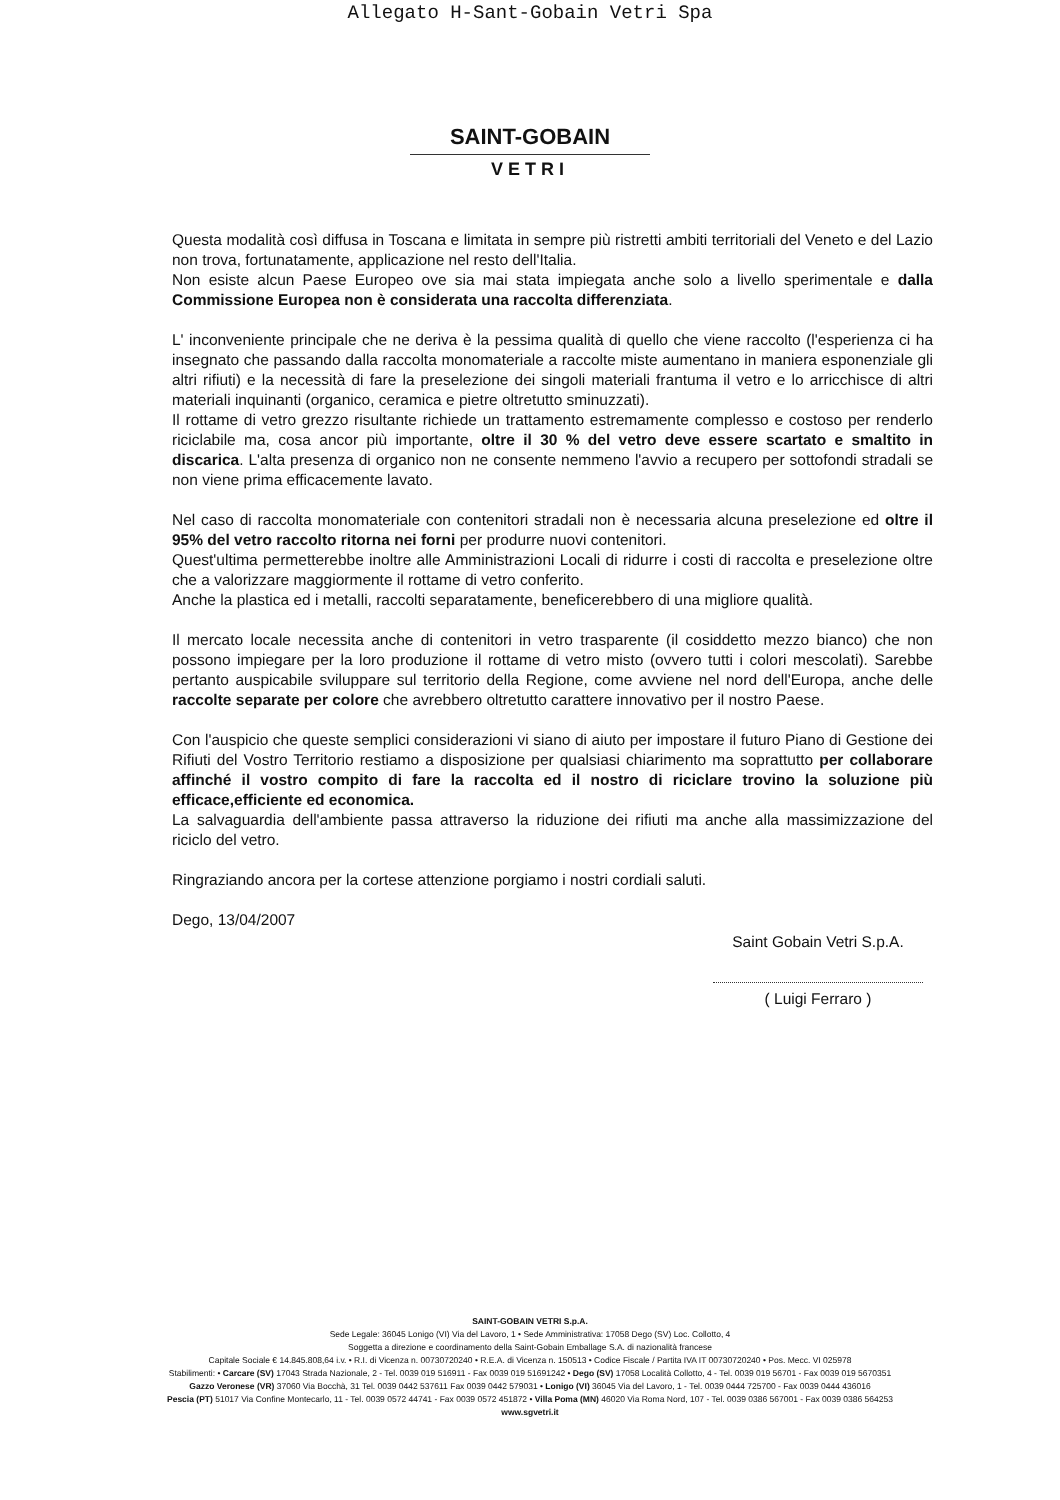Allegato H-Sant-Gobain Vetri Spa
SAINT-GOBAIN
VETRI
Questa modalità così diffusa in Toscana e limitata in sempre più ristretti ambiti territoriali del Veneto e del Lazio non trova, fortunatamente, applicazione nel resto dell'Italia.
Non esiste alcun Paese Europeo ove sia mai stata impiegata anche solo a livello sperimentale e dalla Commissione Europea non è considerata una raccolta differenziata.
L' inconveniente principale che ne deriva è la pessima qualità di quello che viene raccolto (l'esperienza ci ha insegnato che passando dalla raccolta monomateriale a raccolte miste aumentano in maniera esponenziale gli altri rifiuti) e la necessità di fare la preselezione dei singoli materiali frantuma il vetro e lo arricchisce di altri materiali inquinanti (organico, ceramica e pietre oltretutto sminuzzati).
Il rottame di vetro grezzo risultante richiede un trattamento estremamente complesso e costoso per renderlo riciclabile ma, cosa ancor più importante, oltre il 30 % del vetro deve essere scartato e smaltito in discarica. L'alta presenza di organico non ne consente nemmeno l'avvio a recupero per sottofondi stradali se non viene prima efficacemente lavato.
Nel caso di raccolta monomateriale con contenitori stradali non è necessaria alcuna preselezione ed oltre il 95% del vetro raccolto ritorna nei forni per produrre nuovi contenitori.
Quest'ultima permetterebbe inoltre alle Amministrazioni Locali di ridurre i costi di raccolta e preselezione oltre che a valorizzare maggiormente il rottame di vetro conferito.
Anche la plastica ed i metalli, raccolti separatamente, beneficerebbero di una migliore qualità.
Il mercato locale necessita anche di contenitori in vetro trasparente (il cosiddetto mezzo bianco) che non possono impiegare per la loro produzione il rottame di vetro misto (ovvero tutti i colori mescolati). Sarebbe pertanto auspicabile sviluppare sul territorio della Regione, come avviene nel nord dell'Europa, anche delle raccolte separate per colore che avrebbero oltretutto carattere innovativo per il nostro Paese.
Con l'auspicio che queste semplici considerazioni vi siano di aiuto per impostare il futuro Piano di Gestione dei Rifiuti del Vostro Territorio restiamo a disposizione per qualsiasi chiarimento ma soprattutto per collaborare affinché il vostro compito di fare la raccolta ed il nostro di riciclare trovino la soluzione più efficace,efficiente ed economica.
La salvaguardia dell'ambiente passa attraverso la riduzione dei rifiuti ma anche alla massimizzazione del riciclo del vetro.
Ringraziando ancora per la cortese attenzione porgiamo i nostri cordiali saluti.
Dego, 13/04/2007
Saint Gobain Vetri S.p.A.
( Luigi Ferraro )
SAINT-GOBAIN VETRI S.p.A.
Sede Legale: 36045 Lonigo (VI) Via del Lavoro, 1 • Sede Amministrativa: 17058 Dego (SV) Loc. Collotto, 4
Soggetta a direzione e coordinamento della Saint-Gobain Emballage S.A. di nazionalità francese
Capitale Sociale € 14.845.808,64 i.v. • R.I. di Vicenza n. 00730720240 • R.E.A. di Vicenza n. 150513 • Codice Fiscale / Partita IVA IT 00730720240 • Pos. Mecc. VI 025978
Stabilimenti: • Carcare (SV) 17043 Strada Nazionale, 2 - Tel. 0039 019 516911 - Fax 0039 019 51691242 • Dego (SV) 17058 Località Collotto, 4 - Tel. 0039 019 56701 - Fax 0039 019 5670351
Gazzo Veronese (VR) 37060 Via Bocchà, 31 Tel. 0039 0442 537611 Fax 0039 0442 579031 • Lonigo (VI) 36045 Via del Lavoro, 1 - Tel. 0039 0444 725700 - Fax 0039 0444 436016
Pescia (PT) 51017 Via Confine Montecarlo, 11 - Tel. 0039 0572 44741 - Fax 0039 0572 451872 • Villa Poma (MN) 46020 Via Roma Nord, 107 - Tel. 0039 0386 567001 - Fax 0039 0386 564253
www.sgvetri.it